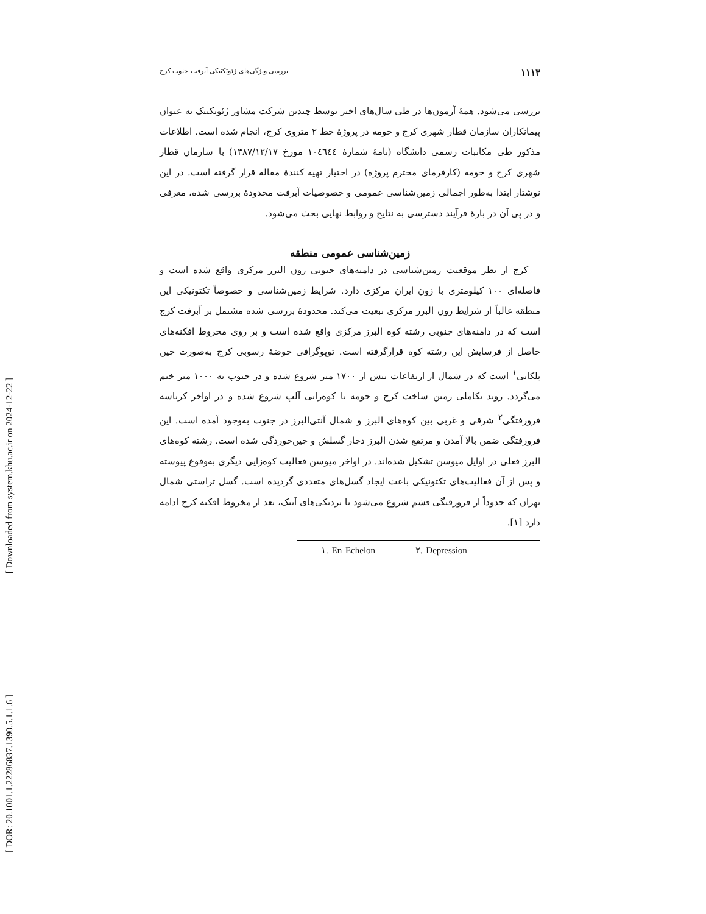[ Downloaded from system.khu.ac.ir on 2024-12-22 ]
[ DOR: 20.1001.1.22286837.1390.5.1.1.6 ]
۱۱۱۳ بررسی ویژگی‌های ژئوتکنیکی آبرفت جنوب کرج
بررسی می‌شود. همهٔ آزمون‌ها در طی سال‌های اخیر توسط چندین شرکت مشاور ژئوتکنیک به عنوان پیمانکاران سازمان قطار شهری کرج و حومه در پروژهٔ خط ۲ متروی کرج، انجام شده است. اطلاعات مذکور طی مکاتبات رسمی دانشگاه (نامهٔ شمارهٔ ١٠٤٦٤٤ مورخ ۱۳۸۷/۱۲/۱۷) با سازمان قطار شهری کرج و حومه (کارفرمای محترم پروژه) در اختیار تهیه کنندهٔ مقاله قرار گرفته است. در این نوشتار ابتدا به‌طور اجمالی زمین‌شناسی عمومی و خصوصیات آبرفت محدودهٔ بررسی شده، معرفی و در پی آن در بارهٔ فرآیند دسترسی به نتایج و روابط نهایی بحث می‌شود.
زمین‌شناسی عمومی منطقه
کرج از نظر موقعیت زمین‌شناسی در دامنه‌های جنوبی زون البرز مرکزی واقع شده است و فاصله‌ای ۱۰۰ کیلومتری با زون ایران مرکزی دارد. شرایط زمین‌شناسی و خصوصاً تکتونیکی این منطقه غالباً از شرایط زون البرز مرکزی تبعیت می‌کند. محدودهٔ بررسی شده مشتمل بر آبرفت کرج است که در دامنه‌های جنوبی رشته کوه البرز مرکزی واقع شده است و بر روی مخروط افکنه‌های حاصل از فرسایش این رشته کوه قرارگرفته است. توپوگرافی حوضهٔ رسوبی کرج به‌صورت چین پلکانی<sup>۱</sup> است که در شمال از ارتفاعات بیش از ۱۷۰۰ متر شروع شده و در جنوب به ۱۰۰۰ متر ختم می‌گردد. روند تکاملی زمین ساخت کرج و حومه با کوه‌زایی آلپ شروع شده و در اواخر کرتاسه فرورفتگی<sup>۲</sup> شرقی و غربی بین کوه‌های البرز و شمال آنتی‌البرز در جنوب به‌وجود آمده است. این فرورفتگی ضمن بالا آمدن و مرتفع شدن البرز دچار گسلش و چین‌خوردگی شده است. رشته کوه‌های البرز فعلی در اوایل میوسن تشکیل شده‌اند. در اواخر میوسن فعالیت کوه‌زایی دیگری به‌وقوع پیوسته و پس از آن فعالیت‌های تکتونیکی باعث ایجاد گسل‌های متعددی گردیده است. گسل تراستی شمال تهران که حدوداً از فرورفتگی فشم شروع می‌شود تا نزدیکی‌های آبیک، بعد از مخروط افکنه کرج ادامه دارد [۱].
۱. En Echelon ۲. Depression